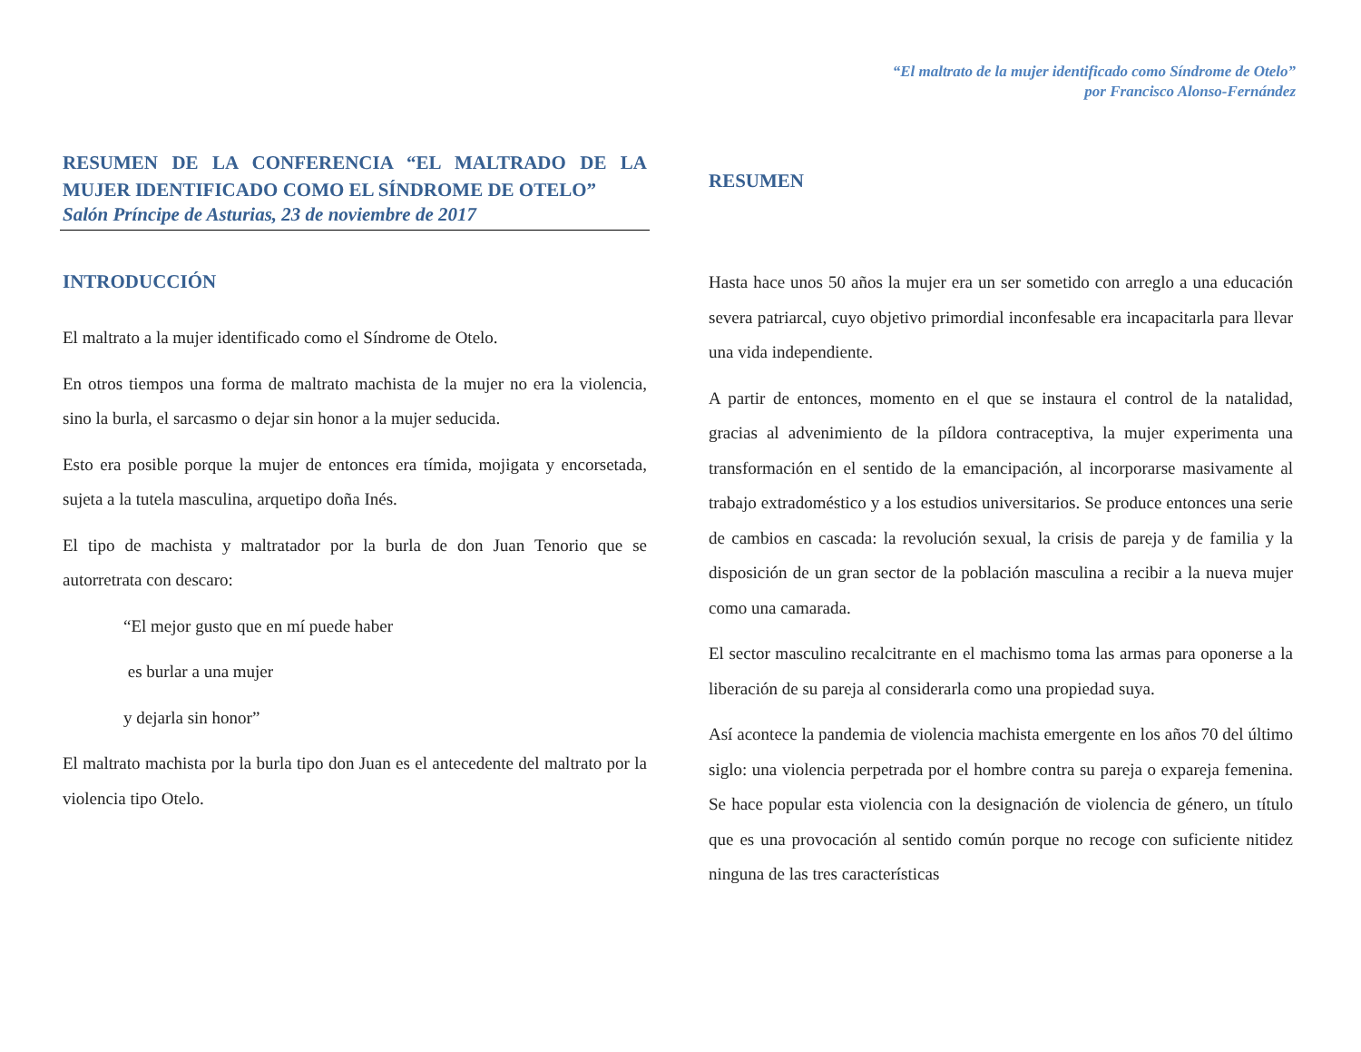“El maltrato de la mujer identificado como Síndrome de Otelo”
por Francisco Alonso-Fernández
RESUMEN DE LA CONFERENCIA “EL MALTRADO DE LA MUJER IDENTIFICADO COMO EL SÍNDROME DE OTELO”
Salón Príncipe de Asturias, 23 de noviembre de 2017
INTRODUCCIÓN
El maltrato a la mujer identificado como el Síndrome de Otelo.
En otros tiempos una forma de maltrato machista de la mujer no era la violencia, sino la burla, el sarcasmo o dejar sin honor a la mujer seducida.
Esto era posible porque la mujer de entonces era tímida, mojigata y encorsetada, sujeta a la tutela masculina, arquetipo doña Inés.
El tipo de machista y maltratador por la burla de don Juan Tenorio que se autorretrata con descaro:
“El mejor gusto que en mí puede haber
es burlar a una mujer
y dejarla sin honor”
El maltrato machista por la burla tipo don Juan es el antecedente del maltrato por la violencia tipo Otelo.
RESUMEN
Hasta hace unos 50 años la mujer era un ser sometido con arreglo a una educación severa patriarcal, cuyo objetivo primordial inconfesable era incapacitarla para llevar una vida independiente.
A partir de entonces, momento en el que se instaura el control de la natalidad, gracias al advenimiento de la píldora contraceptiva, la mujer experimenta una transformación en el sentido de la emancipación, al incorporarse masivamente al trabajo extradoméstico y a los estudios universitarios. Se produce entonces una serie de cambios en cascada: la revolución sexual, la crisis de pareja y de familia y la disposición de un gran sector de la población masculina a recibir a la nueva mujer como una camarada.
El sector masculino recalcitrante en el machismo toma las armas para oponerse a la liberación de su pareja al considerarla como una propiedad suya.
Así acontece la pandemia de violencia machista emergente en los años 70 del último siglo: una violencia perpetrada por el hombre contra su pareja o expareja femenina. Se hace popular esta violencia con la designación de violencia de género, un título que es una provocación al sentido común porque no recoge con suficiente nitidez ninguna de las tres características